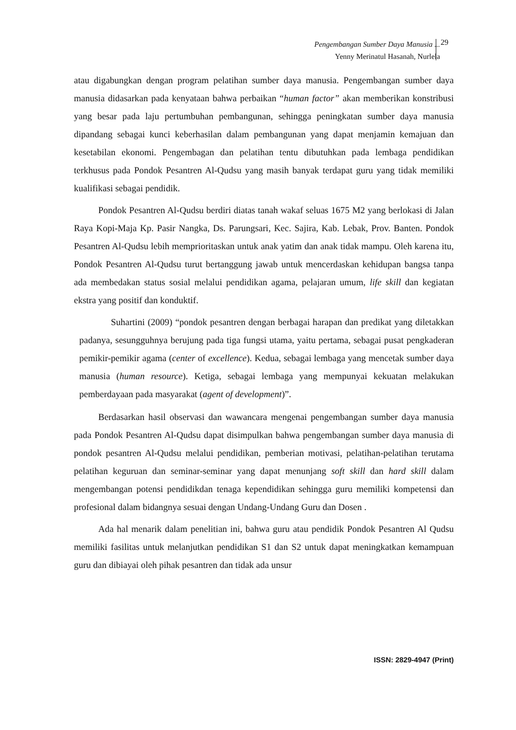Pengembangan Sumber Daya Manusia ...
Yenny Merinatul Hasanah, Nurlela
29
atau digabungkan dengan program pelatihan sumber daya manusia. Pengembangan sumber daya manusia didasarkan pada kenyataan bahwa perbaikan “human factor” akan memberikan konstribusi yang besar pada laju pertumbuhan pembangunan, sehingga peningkatan sumber daya manusia dipandang sebagai kunci keberhasilan dalam pembangunan yang dapat menjamin kemajuan dan kesetabilan ekonomi. Pengembagan dan pelatihan tentu dibutuhkan pada lembaga pendidikan terkhusus pada Pondok Pesantren Al-Qudsu yang masih banyak terdapat guru yang tidak memiliki kualifikasi sebagai pendidik.
Pondok Pesantren Al-Qudsu berdiri diatas tanah wakaf seluas 1675 M2 yang berlokasi di Jalan Raya Kopi-Maja Kp. Pasir Nangka, Ds. Parungsari, Kec. Sajira, Kab. Lebak, Prov. Banten. Pondok Pesantren Al-Qudsu lebih memprioritaskan untuk anak yatim dan anak tidak mampu. Oleh karena itu, Pondok Pesantren Al-Qudsu turut bertanggung jawab untuk mencerdaskan kehidupan bangsa tanpa ada membedakan status sosial melalui pendidikan agama, pelajaran umum, life skill dan kegiatan ekstra yang positif dan konduktif.
Suhartini (2009) “pondok pesantren dengan berbagai harapan dan predikat yang diletakkan padanya, sesungguhnya berujung pada tiga fungsi utama, yaitu pertama, sebagai pusat pengkaderan pemikir-pemikir agama (center of excellence). Kedua, sebagai lembaga yang mencetak sumber daya manusia (human resource). Ketiga, sebagai lembaga yang mempunyai kekuatan melakukan pemberdayaan pada masyarakat (agent of development)”.
Berdasarkan hasil observasi dan wawancara mengenai pengembangan sumber daya manusia pada Pondok Pesantren Al-Qudsu dapat disimpulkan bahwa pengembangan sumber daya manusia di pondok pesantren Al-Qudsu melalui pendidikan, pemberian motivasi, pelatihan-pelatihan terutama pelatihan keguruan dan seminar-seminar yang dapat menunjang soft skill dan hard skill dalam mengembangan potensi pendidikdan tenaga kependidikan sehingga guru memiliki kompetensi dan profesional dalam bidangnya sesuai dengan Undang-Undang Guru dan Dosen .
Ada hal menarik dalam penelitian ini, bahwa guru atau pendidik Pondok Pesantren Al Qudsu memiliki fasilitas untuk melanjutkan pendidikan S1 dan S2 untuk dapat meningkatkan kemampuan guru dan dibiayai oleh pihak pesantren dan tidak ada unsur
ISSN: 2829-4947 (Print)